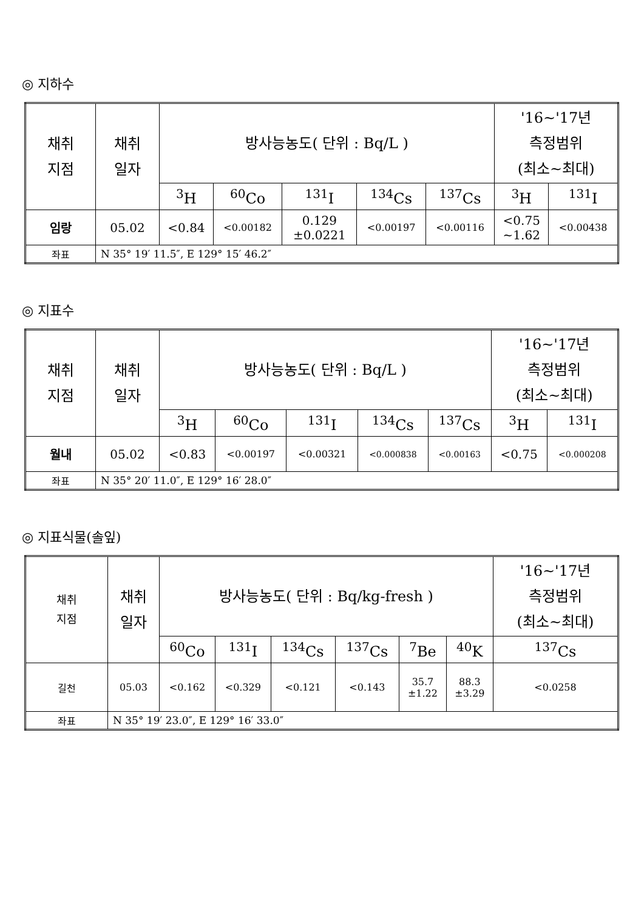◎ 지하수
| 채취 지점 | 채취 일자 | 방사능농도( 단위 : Bq/L ) | | | | | '16~'17년 측정범위 (최소~최대) | |
| --- | --- | --- | --- | --- | --- | --- | --- | --- |
| | | <sup>3</sup>H | <sup>60</sup>Co | <sup>131</sup>I | <sup>134</sup>Cs | <sup>137</sup>Cs | <sup>3</sup>H | <sup>131</sup>I |
| 임랑 | 05.02 | <0.84 | <0.00182 | 0.129 ±0.0221 | <0.00197 | <0.00116 | <0.75 ~1.62 | <0.00438 |
| 좌표 | N 35° 19′ 11.5″, E 129° 15′ 46.2″ | | | | | | | |
◎ 지표수
| 채취 지점 | 채취 일자 | 방사능농도( 단위 : Bq/L ) | | | | | '16~'17년 측정범위 (최소~최대) | |
| --- | --- | --- | --- | --- | --- | --- | --- | --- |
| | | <sup>3</sup>H | <sup>60</sup>Co | <sup>131</sup>I | <sup>134</sup>Cs | <sup>137</sup>Cs | <sup>3</sup>H | <sup>131</sup>I |
| 월내 | 05.02 | <0.83 | <0.00197 | <0.00321 | <0.000838 | <0.00163 | <0.75 | <0.000208 |
| 좌표 | N 35° 20′ 11.0″, E 129° 16′ 28.0″ | | | | | | | |
◎ 지표식물(솔잎)
| 채취 지점 | 채취 일자 | 방사능농도( 단위 : Bq/kg-fresh ) | | | | | | '16~'17년 측정범위 (최소~최대) |
| --- | --- | --- | --- | --- | --- | --- | --- | --- |
| | | <sup>60</sup>Co | <sup>131</sup>I | <sup>134</sup>Cs | <sup>137</sup>Cs | <sup>7</sup>Be | <sup>40</sup>K | <sup>137</sup>Cs |
| 길천 | 05.03 | <0.162 | <0.329 | <0.121 | <0.143 | 35.7 ±1.22 | 88.3 ±3.29 | <0.0258 |
| 좌표 | N 35° 19′ 23.0″, E 129° 16′ 33.0″ | | | | | | | |